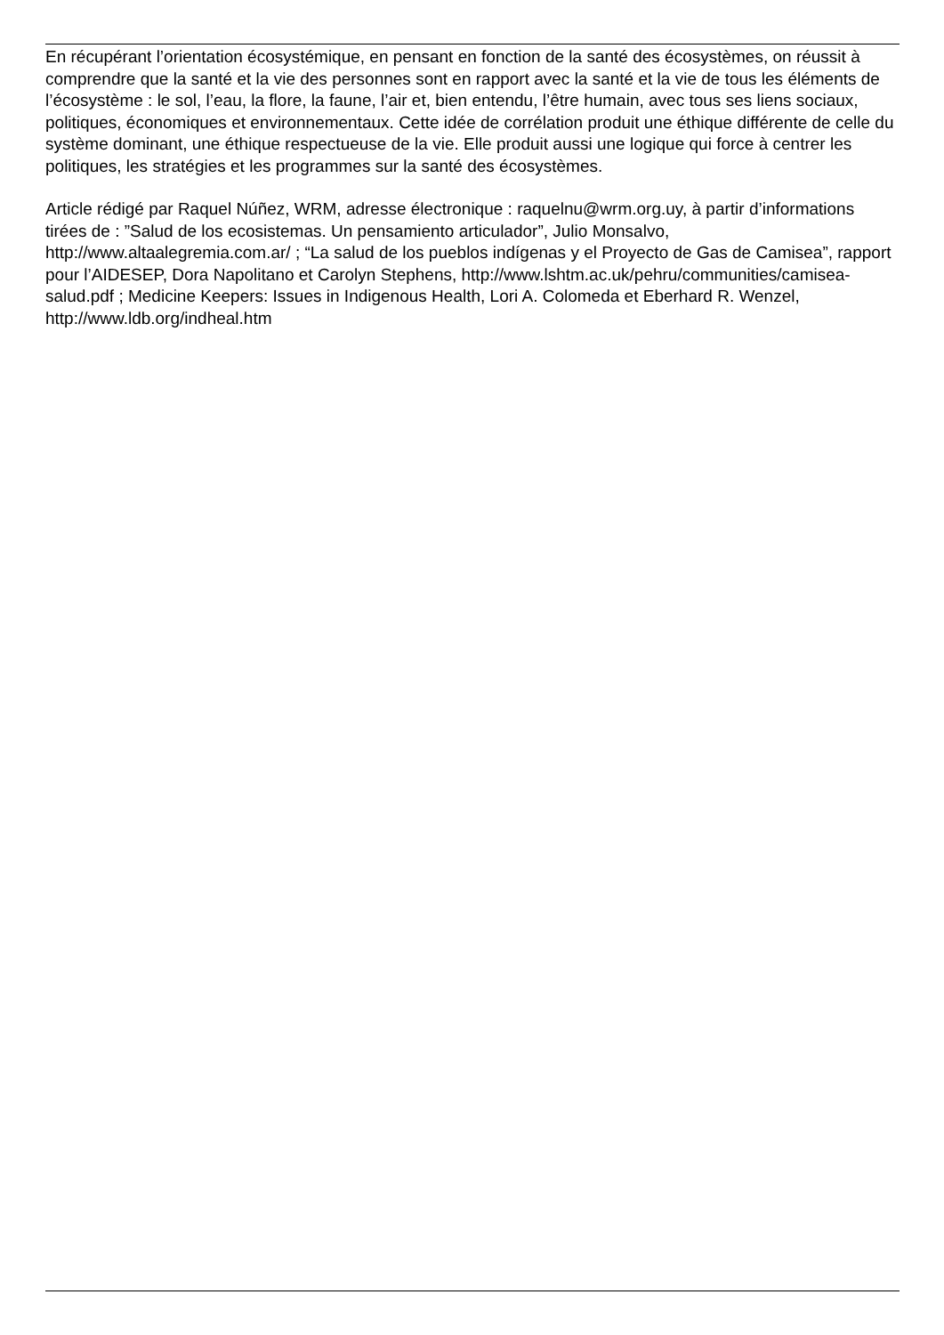En récupérant l’orientation écosystémique, en pensant en fonction de la santé des écosystèmes, on réussit à comprendre que la santé et la vie des personnes sont en rapport avec la santé et la vie de tous les éléments de l’écosystème : le sol, l’eau, la flore, la faune, l’air et, bien entendu, l’être humain, avec tous ses liens sociaux, politiques, économiques et environnementaux. Cette idée de corrélation produit une éthique différente de celle du système dominant, une éthique respectueuse de la vie. Elle produit aussi une logique qui force à centrer les politiques, les stratégies et les programmes sur la santé des écosystèmes.
Article rédigé par Raquel Núñez, WRM, adresse électronique : raquelnu@wrm.org.uy, à partir d’informations tirées de : ”Salud de los ecosistemas. Un pensamiento articulador”, Julio Monsalvo, http://www.altaalegremia.com.ar/ ; “La salud de los pueblos indígenas y el Proyecto de Gas de Camisea”, rapport pour l’AIDESEP, Dora Napolitano et Carolyn Stephens, http://www.lshtm.ac.uk/pehru/communities/camisea-salud.pdf ; Medicine Keepers: Issues in Indigenous Health, Lori A. Colomeda et Eberhard R. Wenzel, http://www.ldb.org/indheal.htm